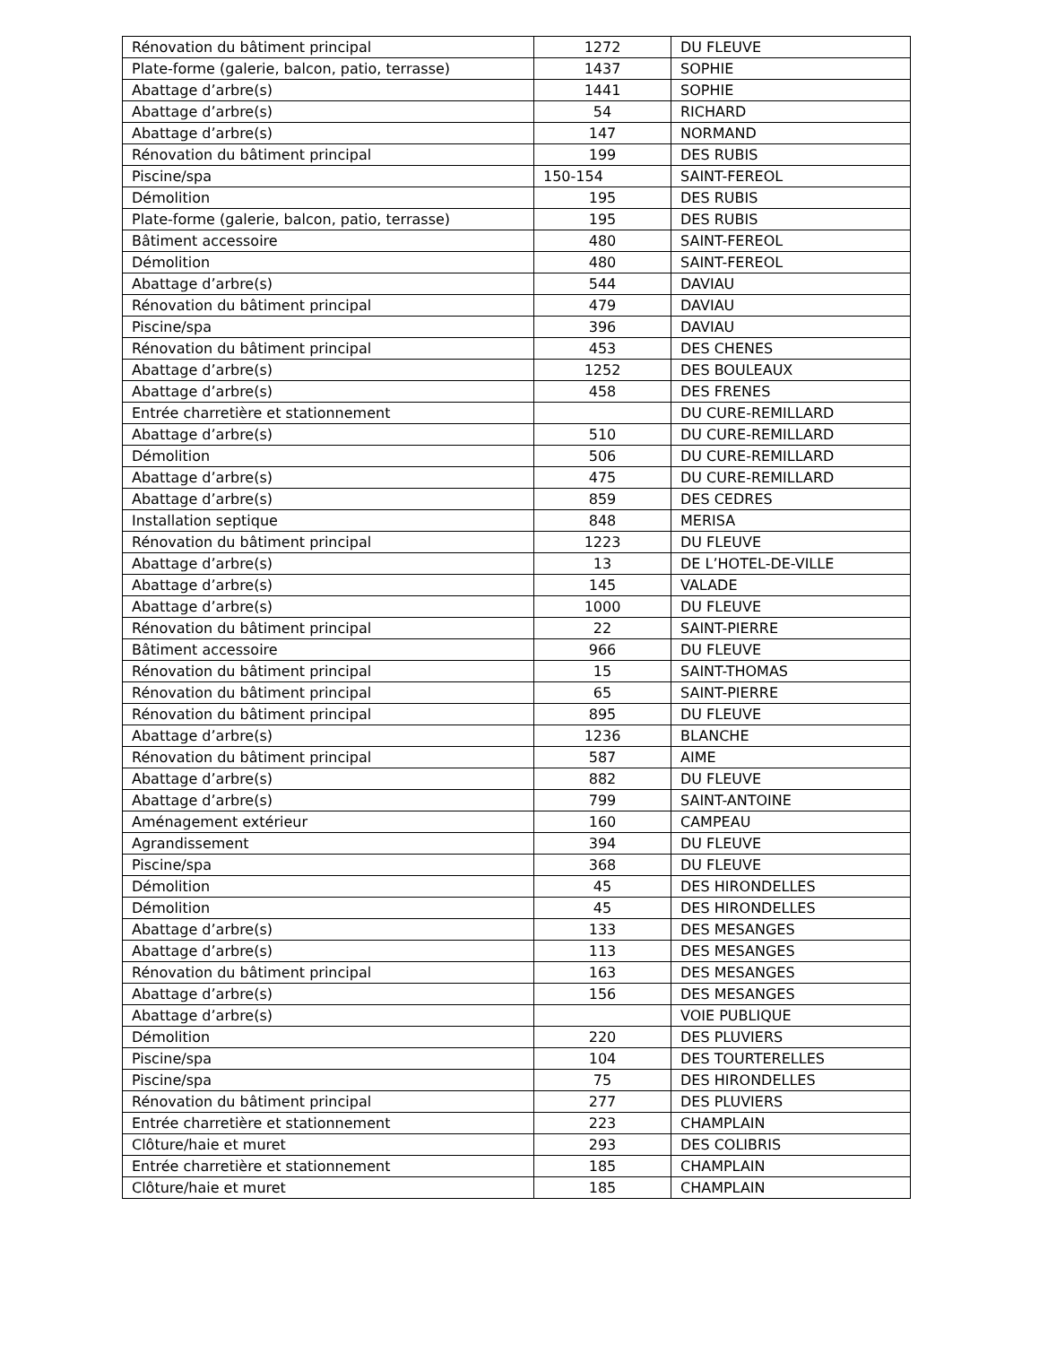| Rénovation du bâtiment principal | 1272 | DU FLEUVE |
| Plate-forme (galerie, balcon, patio, terrasse) | 1437 | SOPHIE |
| Abattage d’arbre(s) | 1441 | SOPHIE |
| Abattage d’arbre(s) | 54 | RICHARD |
| Abattage d’arbre(s) | 147 | NORMAND |
| Rénovation du bâtiment principal | 199 | DES RUBIS |
| Piscine/spa | 150-154 | SAINT-FEREOL |
| Démolition | 195 | DES RUBIS |
| Plate-forme (galerie, balcon, patio, terrasse) | 195 | DES RUBIS |
| Bâtiment accessoire | 480 | SAINT-FEREOL |
| Démolition | 480 | SAINT-FEREOL |
| Abattage d’arbre(s) | 544 | DAVIAU |
| Rénovation du bâtiment principal | 479 | DAVIAU |
| Piscine/spa | 396 | DAVIAU |
| Rénovation du bâtiment principal | 453 | DES CHENES |
| Abattage d’arbre(s) | 1252 | DES BOULEAUX |
| Abattage d’arbre(s) | 458 | DES FRENES |
| Entrée charretière et stationnement | | DU CURE-REMILLARD |
| Abattage d’arbre(s) | 510 | DU CURE-REMILLARD |
| Démolition | 506 | DU CURE-REMILLARD |
| Abattage d’arbre(s) | 475 | DU CURE-REMILLARD |
| Abattage d’arbre(s) | 859 | DES CEDRES |
| Installation septique | 848 | MERISA |
| Rénovation du bâtiment principal | 1223 | DU FLEUVE |
| Abattage d’arbre(s) | 13 | DE L’HOTEL-DE-VILLE |
| Abattage d’arbre(s) | 145 | VALADE |
| Abattage d’arbre(s) | 1000 | DU FLEUVE |
| Rénovation du bâtiment principal | 22 | SAINT-PIERRE |
| Bâtiment accessoire | 966 | DU FLEUVE |
| Rénovation du bâtiment principal | 15 | SAINT-THOMAS |
| Rénovation du bâtiment principal | 65 | SAINT-PIERRE |
| Rénovation du bâtiment principal | 895 | DU FLEUVE |
| Abattage d’arbre(s) | 1236 | BLANCHE |
| Rénovation du bâtiment principal | 587 | AIME |
| Abattage d’arbre(s) | 882 | DU FLEUVE |
| Abattage d’arbre(s) | 799 | SAINT-ANTOINE |
| Aménagement extérieur | 160 | CAMPEAU |
| Agrandissement | 394 | DU FLEUVE |
| Piscine/spa | 368 | DU FLEUVE |
| Démolition | 45 | DES HIRONDELLES |
| Démolition | 45 | DES HIRONDELLES |
| Abattage d’arbre(s) | 133 | DES MESANGES |
| Abattage d’arbre(s) | 113 | DES MESANGES |
| Rénovation du bâtiment principal | 163 | DES MESANGES |
| Abattage d’arbre(s) | 156 | DES MESANGES |
| Abattage d’arbre(s) | | VOIE PUBLIQUE |
| Démolition | 220 | DES PLUVIERS |
| Piscine/spa | 104 | DES TOURTERELLES |
| Piscine/spa | 75 | DES HIRONDELLES |
| Rénovation du bâtiment principal | 277 | DES PLUVIERS |
| Entrée charretière et stationnement | 223 | CHAMPLAIN |
| Clôture/haie et muret | 293 | DES COLIBRIS |
| Entrée charretière et stationnement | 185 | CHAMPLAIN |
| Clôture/haie et muret | 185 | CHAMPLAIN |